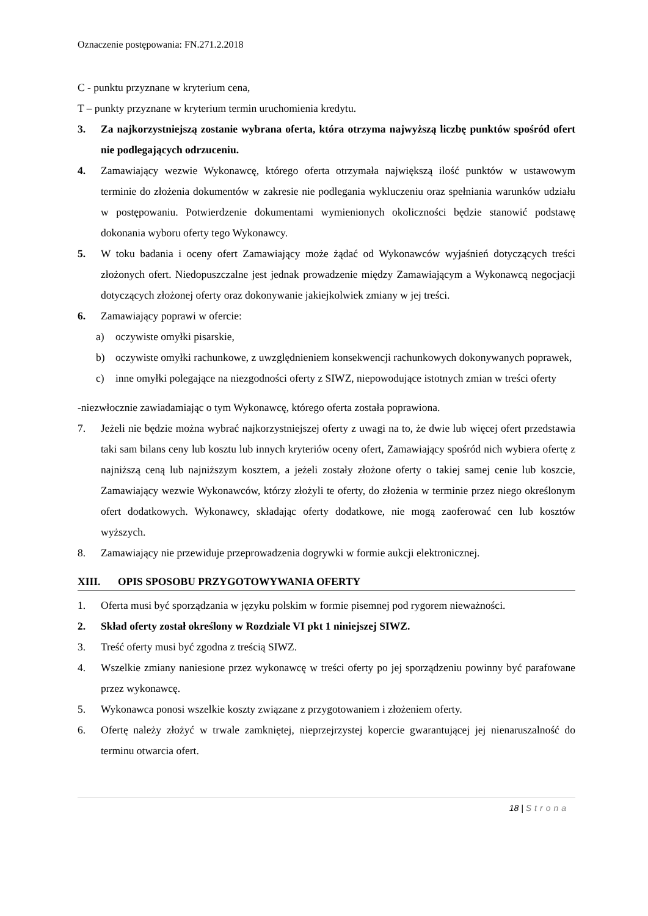Oznaczenie postępowania: FN.271.2.2018
C - punktu przyznane w kryterium cena,
T – punkty przyznane w kryterium termin uruchomienia kredytu.
3. Za najkorzystniejszą zostanie wybrana oferta, która otrzyma najwyższą liczbę punktów spośród ofert nie podlegających odrzuceniu.
4. Zamawiający wezwie Wykonawcę, którego oferta otrzymała największą ilość punktów w ustawowym terminie do złożenia dokumentów w zakresie nie podlegania wykluczeniu oraz spełniania warunków udziału w postępowaniu. Potwierdzenie dokumentami wymienionych okoliczności będzie stanowić podstawę dokonania wyboru oferty tego Wykonawcy.
5. W toku badania i oceny ofert Zamawiający może żądać od Wykonawców wyjaśnień dotyczących treści złożonych ofert. Niedopuszczalne jest jednak prowadzenie między Zamawiającym a Wykonawcą negocjacji dotyczących złożonej oferty oraz dokonywanie jakiejkolwiek zmiany w jej treści.
6. Zamawiający poprawi w ofercie:
a) oczywiste omyłki pisarskie,
b) oczywiste omyłki rachunkowe, z uwzględnieniem konsekwencji rachunkowych dokonywanych poprawek,
c) inne omyłki polegające na niezgodności oferty z SIWZ, niepowodujące istotnych zmian w treści oferty
-niezwłocznie zawiadamiając o tym Wykonawcę, którego oferta została poprawiona.
7. Jeżeli nie będzie można wybrać najkorzystniejszej oferty z uwagi na to, że dwie lub więcej ofert przedstawia taki sam bilans ceny lub kosztu lub innych kryteriów oceny ofert, Zamawiający spośród nich wybiera ofertę z najniższą ceną lub najniższym kosztem, a jeżeli zostały złożone oferty o takiej samej cenie lub koszcie, Zamawiający wezwie Wykonawców, którzy złożyli te oferty, do złożenia w terminie przez niego określonym ofert dodatkowych. Wykonawcy, składając oferty dodatkowe, nie mogą zaoferować cen lub kosztów wyższych.
8. Zamawiający nie przewiduje przeprowadzenia dogrywki w formie aukcji elektronicznej.
XIII. OPIS SPOSOBU PRZYGOTOWYWANIA OFERTY
1. Oferta musi być sporządzania w języku polskim w formie pisemnej pod rygorem nieważności.
2. Skład oferty został określony w Rozdziale VI pkt 1 niniejszej SIWZ.
3. Treść oferty musi być zgodna z treścią SIWZ.
4. Wszelkie zmiany naniesione przez wykonawcę w treści oferty po jej sporządzeniu powinny być parafowane przez wykonawcę.
5. Wykonawca ponosi wszelkie koszty związane z przygotowaniem i złożeniem oferty.
6. Ofertę należy złożyć w trwale zamkniętej, nieprzejrzystej kopercie gwarantującej jej nienaruszalność do terminu otwarcia ofert.
18 | Strona